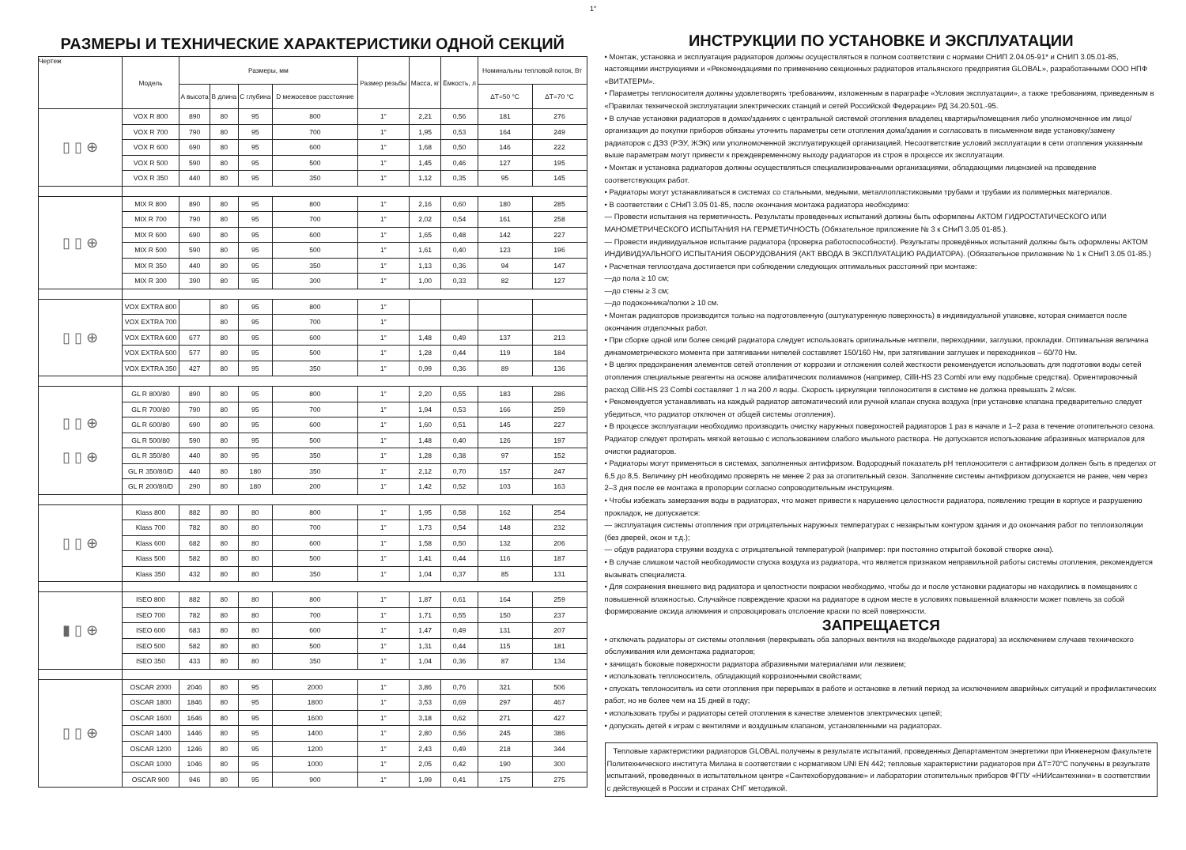1″
РАЗМЕРЫ И ТЕХНИЧЕСКИЕ ХАРАКТЕРИСТИКИ ОДНОЙ СЕКЦИЙ
| Чертеж | Модель | Размеры, мм | | | | Размер резьбы | Масса, кг | Ёмкость, л | Номинальны тепловой поток, Вт | |
| --- | --- | --- | --- | --- | --- | --- | --- | --- | --- | --- |
| | | A высота | B длина | C глубина | D межосевое расстояние | | | | ΔT=50 °C | ΔT=70 °C |
| ▯ ▯ ⊕ | VOX R 800 | 890 | 80 | 95 | 800 | 1″ | 2,21 | 0,56 | 181 | 276 |
| | VOX R 700 | 790 | 80 | 95 | 700 | 1″ | 1,95 | 0,53 | 164 | 249 |
| | VOX R 600 | 690 | 80 | 95 | 600 | 1″ | 1,68 | 0,50 | 146 | 222 |
| | VOX R 500 | 590 | 80 | 95 | 500 | 1″ | 1,45 | 0,46 | 127 | 195 |
| | VOX R 350 | 440 | 80 | 95 | 350 | 1″ | 1,12 | 0,35 | 95 | 145 |
| ▯ ▯ ⊕ | MIX R 800 | 890 | 80 | 95 | 800 | 1″ | 2,16 | 0,60 | 180 | 285 |
| | MIX R 700 | 790 | 80 | 95 | 700 | 1″ | 2,02 | 0,54 | 161 | 258 |
| | MIX R 600 | 690 | 80 | 95 | 600 | 1″ | 1,65 | 0,48 | 142 | 227 |
| | MIX R 500 | 590 | 80 | 95 | 500 | 1″ | 1,61 | 0,40 | 123 | 196 |
| | MIX R 350 | 440 | 80 | 95 | 350 | 1″ | 1,13 | 0,36 | 94 | 147 |
| | MIX R 300 | 390 | 80 | 95 | 300 | 1″ | 1,00 | 0,33 | 82 | 127 |
| ▯ ▯ ⊕ | VOX EXTRA 800 | | 80 | 95 | 800 | 1″ | | | | |
| | VOX EXTRA 700 | | 80 | 95 | 700 | 1″ | | | | |
| | VOX EXTRA 600 | 677 | 80 | 95 | 600 | 1″ | 1,48 | 0,49 | 137 | 213 |
| | VOX EXTRA 500 | 577 | 80 | 95 | 500 | 1″ | 1,28 | 0,44 | 119 | 184 |
| | VOX EXTRA 350 | 427 | 80 | 95 | 350 | 1″ | 0,99 | 0,36 | 89 | 136 |
| ▯ ▯ ⊕ ▯ ▯ ⊕ | GL R 800/80 | 890 | 80 | 95 | 800 | 1″ | 2,20 | 0,55 | 183 | 286 |
| | GL R 700/80 | 790 | 80 | 95 | 700 | 1″ | 1,94 | 0,53 | 166 | 259 |
| | GL R 600/80 | 690 | 80 | 95 | 600 | 1″ | 1,60 | 0,51 | 145 | 227 |
| | GL R 500/80 | 590 | 80 | 95 | 500 | 1″ | 1,48 | 0,40 | 126 | 197 |
| | GL R 350/80 | 440 | 80 | 95 | 350 | 1″ | 1,28 | 0,38 | 97 | 152 |
| | GL R 350/80/D | 440 | 80 | 180 | 350 | 1″ | 2,12 | 0,70 | 157 | 247 |
| | GL R 200/80/D | 290 | 80 | 180 | 200 | 1″ | 1,42 | 0,52 | 103 | 163 |
| ▯ ▯ ⊕ | Klass 800 | 882 | 80 | 80 | 800 | 1″ | 1,95 | 0,58 | 162 | 254 |
| | Klass 700 | 782 | 80 | 80 | 700 | 1″ | 1,73 | 0,54 | 148 | 232 |
| | Klass 600 | 682 | 80 | 80 | 600 | 1″ | 1,58 | 0,50 | 132 | 206 |
| | Klass 500 | 582 | 80 | 80 | 500 | 1″ | 1,41 | 0,44 | 116 | 187 |
| | Klass 350 | 432 | 80 | 80 | 350 | 1″ | 1,04 | 0,37 | 85 | 131 |
| ▮ ▯ ⊕ | ISEO 800 | 882 | 80 | 80 | 800 | 1″ | 1,87 | 0,61 | 164 | 259 |
| | ISEO 700 | 782 | 80 | 80 | 700 | 1″ | 1,71 | 0,55 | 150 | 237 |
| | ISEO 600 | 683 | 80 | 80 | 600 | 1″ | 1,47 | 0,49 | 131 | 207 |
| | ISEO 500 | 582 | 80 | 80 | 500 | 1″ | 1,31 | 0,44 | 115 | 181 |
| | ISEO 350 | 433 | 80 | 80 | 350 | 1″ | 1,04 | 0,36 | 87 | 134 |
| ▯ ▯ ⊕ | OSCAR 2000 | 2046 | 80 | 95 | 2000 | 1″ | 3,86 | 0,76 | 321 | 506 |
| | OSCAR 1800 | 1846 | 80 | 95 | 1800 | 1″ | 3,53 | 0,69 | 297 | 467 |
| | OSCAR 1600 | 1646 | 80 | 95 | 1600 | 1″ | 3,18 | 0,62 | 271 | 427 |
| | OSCAR 1400 | 1446 | 80 | 95 | 1400 | 1″ | 2,80 | 0,56 | 245 | 386 |
| | OSCAR 1200 | 1246 | 80 | 95 | 1200 | 1″ | 2,43 | 0,49 | 218 | 344 |
| | OSCAR 1000 | 1046 | 80 | 95 | 1000 | 1″ | 2,05 | 0,42 | 190 | 300 |
| | OSCAR 900 | 946 | 80 | 95 | 900 | 1″ | 1,99 | 0,41 | 175 | 275 |
ИНСТРУКЦИИ ПО УСТАНОВКЕ И ЭКСПЛУАТАЦИИ
• Монтаж, установка и эксплуатация радиаторов должны осуществляться в полном соответствии с нормами СНИП 2.04.05-91* и СНИП 3.05.01-85, настоящими инструкциями и «Рекомендациями по применению секционных радиаторов итальянского предприятия GLOBAL», разработанными ООО НПФ «ВИТАТЕРМ».
• Параметры теплоносителя должны удовлетворять требованиям, изложенным в параграфе «Условия эксплуатации», а также требованиям, приведенным в «Правилах технической эксплуатации электрических станций и сетей Российской Федерации» РД 34.20.501.-95.
• В случае установки радиаторов в домах/зданиях с центральной системой отопления владелец квартиры/помещения либо уполномоченное им лицо/организация до покупки приборов обязаны уточнить параметры сети отопления дома/здания и согласовать в письменном виде установку/замену радиаторов с ДЭЗ (РЭУ, ЖЭК) или уполномоченной эксплуатирующей организацией. Несоответствие условий эксплуатации в сети отопления указанным выше параметрам могут привести к преждевременному выходу радиаторов из строя в процессе их эксплуатации.
• Монтаж и установка радиаторов должны осуществляться специализированными организациями, обладающими лицензией на проведение соответствующих работ.
• Радиаторы могут устанавливаться в системах со стальными, медными, металлопластиковыми трубами и трубами из полимерных материалов.
• В соответствии с СНиП 3.05 01-85, после окончания монтажа радиатора необходимо:
— Провести испытания на герметичность. Результаты проведенных испытаний должны быть оформлены АКТОМ ГИДРОСТАТИЧЕСКОГО ИЛИ МАНОМЕТРИЧЕСКОГО ИСПЫТАНИЯ НА ГЕРМЕТИЧНОСТЬ (Обязательное приложение № 3 к СНиП 3.05 01-85.).
— Провести индивидуальное испытание радиатора (проверка работоспособности). Результаты проведённых испытаний должны быть оформлены АКТОМ ИНДИВИДУАЛЬНОГО ИСПЫТАНИЯ ОБОРУДОВАНИЯ (АКТ ВВОДА В ЭКСПЛУАТАЦИЮ РАДИАТОРА). (Обязательное приложение № 1 к СНиП 3.05 01-85.)
• Расчетная теплоотдача достигается при соблюдении следующих оптимальных расстояний при монтаже:
—до пола ≥ 10 см;
—до стены ≥ 3 см;
—до подоконника/полки ≥ 10 см.
• Монтаж радиаторов производится только на подготовленную (оштукатуренную поверхность) в индивидуальной упаковке, которая снимается после окончания отделочных работ.
• При сборке одной или более секций радиатора следует использовать оригинальные ниппели, переходники, заглушки, прокладки. Оптимальная величина динамометрического момента при затягивании нипелей составляет 150/160 Нм, при затягивании заглушек и переходников – 60/70 Нм.
• В целях предохранения элементов сетей отопления от коррозии и отложения солей жесткости рекомендуется использовать для подготовки воды сетей отопления специальные реагенты на основе алифатических полиаминов (например, Cillit-HS 23 Combi или ему подобные средства). Ориентировочный расход Cillit-HS 23 Combi составляет 1 л на 200 л воды. Скорость циркуляции теплоносителя в системе не должна превышать 2 м/сек.
• Рекомендуется устанавливать на каждый радиатор автоматический или ручной клапан спуска воздуха (при установке клапана предварительно следует убедиться, что радиатор отключен от общей системы отопления).
• В процессе эксплуатации необходимо производить очистку наружных поверхностей радиаторов 1 раз в начале и 1–2 раза в течение отопительного сезона. Радиатор следует протирать мягкой ветошью с использованием слабого мыльного раствора. Не допускается использование абразивных материалов для очистки радиаторов.
• Радиаторы могут применяться в системах, заполненных антифризом. Водородный показатель pH теплоносителя с антифризом должен быть в пределах от 6,5 до 8,5. Величину pH необходимо проверять не менее 2 раз за отопительный сезон. Заполнение системы антифризом допускается не ранее, чем через 2–3 дня после ее монтажа в пропорции согласно сопроводительным инструкциям.
• Чтобы избежать замерзания воды в радиаторах, что может привести к нарушению целостности радиатора, появлению трещин в корпусе и разрушению прокладок, не допускается:
— эксплуатация системы отопления при отрицательных наружных температурах с незакрытым контуром здания и до окончания работ по теплоизоляции (без дверей, окон и т.д.);
— обдув радиатора струями воздуха с отрицательной температурой (например: при постоянно открытой боковой створке окна).
• В случае слишком частой необходимости спуска воздуха из радиатора, что является признаком неправильной работы системы отопления, рекомендуется вызывать специалиста.
• Для сохранения внешнего вид радиатора и целостности покраски необходимо, чтобы до и после установки радиаторы не находились в помещениях с повышенной влажностью. Случайное повреждение краски на радиаторе в одном месте в условиях повышенной влажности может повлечь за собой формирование оксида алюминия и спровоцировать отслоение краски по всей поверхности.
ЗАПРЕЩАЕТСЯ
• отключать радиаторы от системы отопления (перекрывать оба запорных вентиля на входе/выходе радиатора) за исключением случаев технического обслуживания или демонтажа радиаторов;
• зачищать боковые поверхности радиатора абразивными материалами или лезвием;
• использовать теплоноситель, обладающий коррозионными свойствами;
• спускать теплоноситель из сети отопления при перерывах в работе и остановке в летний период за исключением аварийных ситуаций и профилактических работ, но не более чем на 15 дней в году;
• использовать трубы и радиаторы сетей отопления в качестве элементов электрических цепей;
• допускать детей к играм с вентилями и воздушным клапаном, установленными на радиаторах.
Тепловые характеристики радиаторов GLOBAL получены в результате испытаний, проведенных Департаментом энергетики при Инженерном факультете Политехнического института Милана в соответствии с нормативом UNI EN 442; тепловые характеристики радиаторов при ΔT=70°C получены в результате испытаний, проведенных в испытательном центре «Сантехоборудование» и лаборатории отопительных приборов ФГПУ «НИИсантехники» в соответствии с действующей в России и странах СНГ методикой.